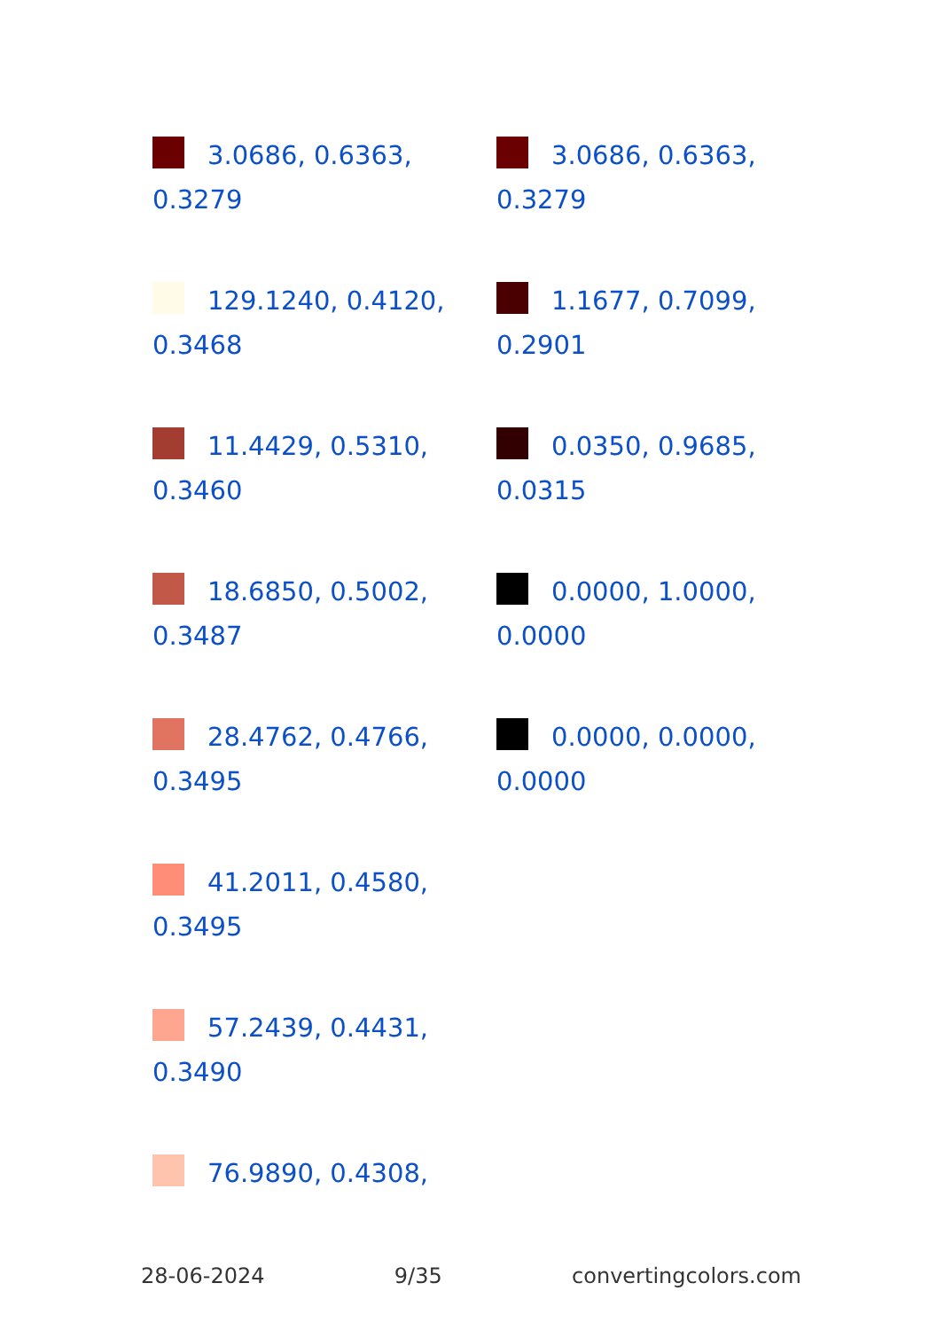3.0686, 0.6363, 0.3279
129.1240, 0.4120, 0.3468
11.4429, 0.5310, 0.3460
18.6850, 0.5002, 0.3487
28.4762, 0.4766, 0.3495
41.2011, 0.4580, 0.3495
57.2439, 0.4431, 0.3490
76.9890, 0.4308,
3.0686, 0.6363, 0.3279
1.1677, 0.7099, 0.2901
0.0350, 0.9685, 0.0315
0.0000, 1.0000, 0.0000
0.0000, 0.0000, 0.0000
28-06-2024 9/35 convertingcolors.com